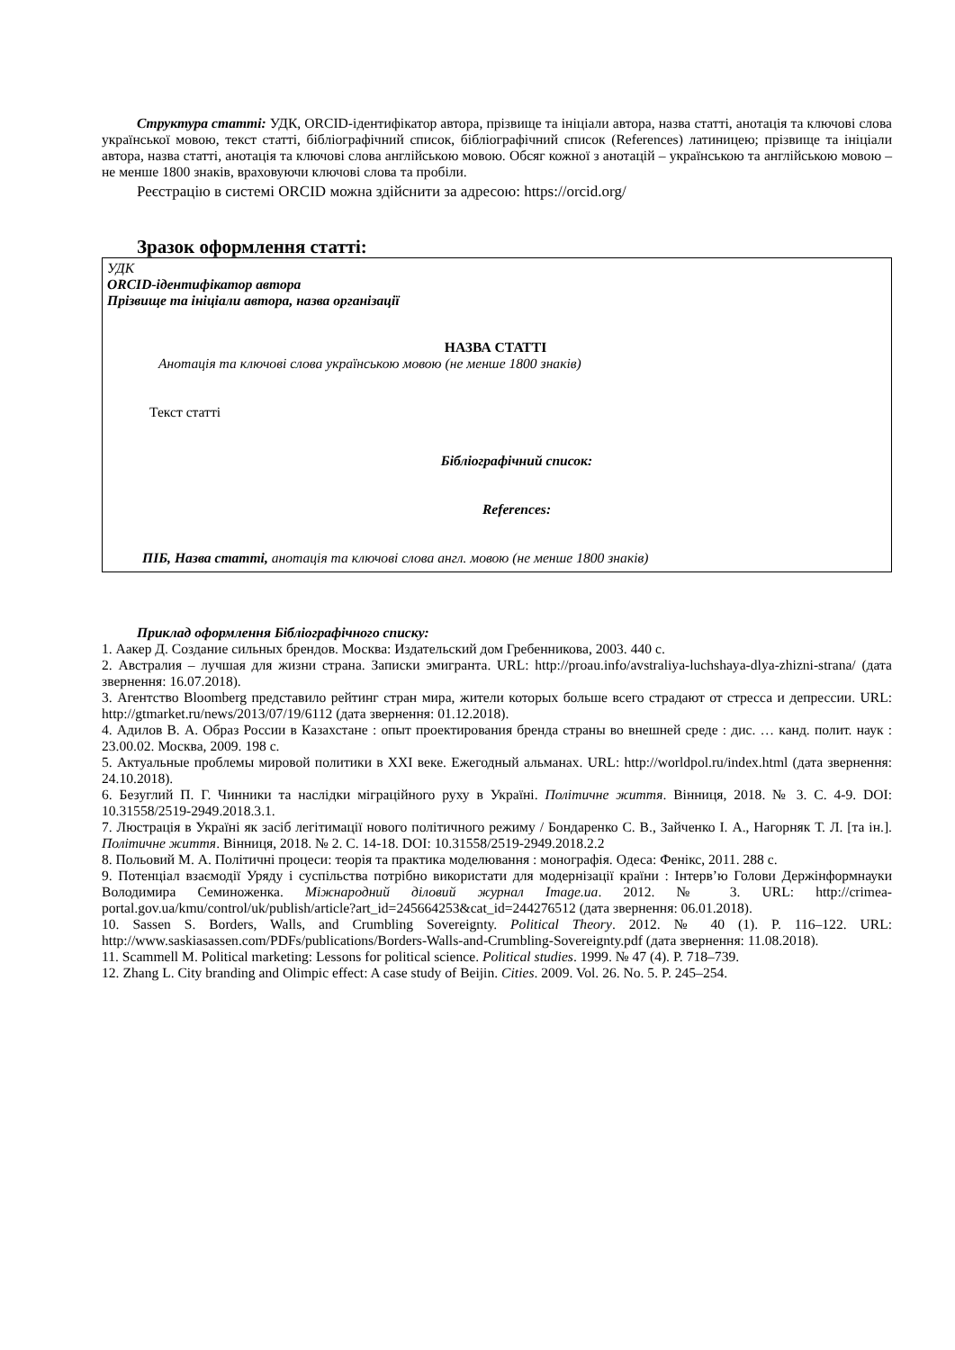Структура статті: УДК, ORCID-ідентифікатор автора, прізвище та ініціали автора, назва статті, анотація та ключові слова української мовою, текст статті, бібліографічний список, бібліографічний список (References) латиницею; прізвище та ініціали автора, назва статті, анотація та ключові слова англійською мовою. Обсяг кожної з анотацій – українською та англійською мовою – не менше 1800 знаків, враховуючи ключові слова та пробіли.
Реєстрацію в системі ORCID можна здійснити за адресою: https://orcid.org/
Зразок оформлення статті:
УДК
ORCID-ідентифікатор автора
Прізвище та ініціали автора, назва організації
НАЗВА СТАТТІ
Анотація та ключові слова українською мовою (не менше 1800 знаків)
Текст статті
Бібліографічний список:
References:
ПІБ, Назва статті, анотація та ключові слова англ. мовою (не менше 1800 знаків)
Приклад оформлення Бібліографічного списку:
1. Аакер Д. Создание сильных брендов. Москва: Издательский дом Гребенникова, 2003. 440 с.
2. Австралия – лучшая для жизни страна. Записки эмигранта. URL: http://proau.info/avstraliya-luchshaya-dlya-zhizni-strana/ (дата звернення: 16.07.2018).
3. Агентство Bloomberg представило рейтинг стран мира, жители которых больше всего страдают от стресса и депрессии. URL: http://gtmarket.ru/news/2013/07/19/6112 (дата звернення: 01.12.2018).
4. Адилов В. А. Образ России в Казахстане : опыт проектирования бренда страны во внешней среде : дис. … канд. полит. наук : 23.00.02. Москва, 2009. 198 с.
5. Актуальные проблемы мировой политики в XXI веке. Ежегодный альманах. URL: http://worldpol.ru/index.html (дата звернення: 24.10.2018).
6. Безуглий П. Г. Чинники та наслідки міграційного руху в Україні. Політичне життя. Вінниця, 2018. № 3. С. 4-9. DOI: 10.31558/2519-2949.2018.3.1.
7. Люстрація в Україні як засіб легітимації нового політичного режиму / Бондаренко С. В., Зайченко І. А., Нагорняк Т. Л. [та ін.]. Політичне життя. Вінниця, 2018. № 2. С. 14-18. DOI: 10.31558/2519-2949.2018.2.2
8. Польовий М. А. Політичні процеси: теорія та практика моделювання : монографія. Одеса: Фенікс, 2011. 288 с.
9. Потенціал взаємодії Уряду і суспільства потрібно використати для модернізації країни : Інтерв’ю Голови Держінформнауки Володимира Семиноженка. Міжнародний діловий журнал Image.ua. 2012. № 3. URL: http://crimea-portal.gov.ua/kmu/control/uk/publish/article?art_id=245664253&cat_id=244276512 (дата звернення: 06.01.2018).
10. Sassen S. Borders, Walls, and Crumbling Sovereignty. Political Theory. 2012. № 40 (1). P. 116–122. URL: http://www.saskiasassen.com/PDFs/publications/Borders-Walls-and-Crumbling-Sovereignty.pdf (дата звернення: 11.08.2018).
11. Scammell M. Political marketing: Lessons for political science. Political studies. 1999. № 47 (4). P. 718–739.
12. Zhang L. City branding and Olimpic effect: A case study of Beijin. Cities. 2009. Vol. 26. No. 5. P. 245–254.